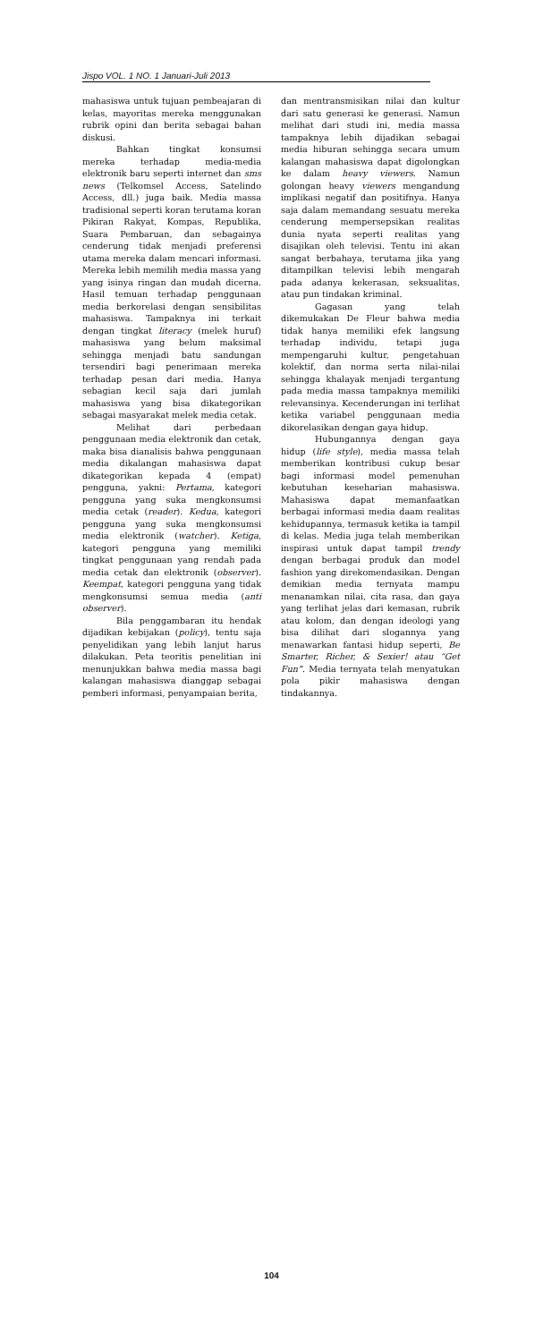Jispo VOL. 1 NO. 1 Januari-Juli 2013
mahasiswa untuk tujuan pembeajaran di kelas, mayoritas mereka menggunakan rubrik opini dan berita sebagai bahan diskusi.
Bahkan tingkat konsumsi mereka terhadap media-media elektronik baru seperti internet dan sms news (Telkomsel Access, Satelindo Access, dll.) juga baik. Media massa tradisional seperti koran terutama koran Pikiran Rakyat, Kompas, Republika, Suara Pembaruan, dan sebagainya cenderung tidak menjadi preferensi utama mereka dalam mencari informasi. Mereka lebih memilih media massa yang yang isinya ringan dan mudah dicerna. Hasil temuan terhadap penggunaan media berkorelasi dengan sensibilitas mahasiswa. Tampaknya ini terkait dengan tingkat literacy (melek huruf) mahasiswa yang belum maksimal sehingga menjadi batu sandungan tersendiri bagi penerimaan mereka terhadap pesan dari media. Hanya sebagian kecil saja dari jumlah mahasiswa yang bisa dikategorikan sebagai masyarakat melek media cetak.
Melihat dari perbedaan penggunaan media elektronik dan cetak, maka bisa dianalisis bahwa penggunaan media dikalangan mahasiswa dapat dikategorikan kepada 4 (empat) pengguna, yakni: Pertama, kategori pengguna yang suka mengkonsumsi media cetak (reader). Kedua, kategori pengguna yang suka mengkonsumsi media elektronik (watcher). Ketiga, kategori pengguna yang memiliki tingkat penggunaan yang rendah pada media cetak dan elektronik (observer). Keempat, kategori pengguna yang tidak mengkonsumsi semua media (anti observer).
Bila penggambaran itu hendak dijadikan kebijakan (policy), tentu saja penyelidikan yang lebih lanjut harus dilakukan. Peta teoritis penelitian ini menunjukkan bahwa media massa bagi kalangan mahasiswa dianggap sebagai pemberi informasi, penyampaian berita,
dan mentransmisikan nilai dan kultur dari satu generasi ke generasi. Namun melihat dari studi ini, media massa tampaknya lebih dijadikan sebagai media hiburan sehingga secara umum kalangan mahasiswa dapat digolongkan ke dalam heavy viewers. Namun golongan heavy viewers mengandung implikasi negatif dan positifnya. Hanya saja dalam memandang sesuatu mereka cenderung mempersepsikan realitas dunia nyata seperti realitas yang disajikan oleh televisi. Tentu ini akan sangat berbahaya, terutama jika yang ditampilkan televisi lebih mengarah pada adanya kekerasan, seksualitas, atau pun tindakan kriminal.
Gagasan yang telah dikemukakan De Fleur bahwa media tidak hanya memiliki efek langsung terhadap individu, tetapi juga mempengaruhi kultur, pengetahuan kolektif, dan norma serta nilai-nilai sehingga khalayak menjadi tergantung pada media massa tampaknya memiliki relevansinya. Kecenderungan ini terlihat ketika variabel penggunaan media dikorelasikan dengan gaya hidup.
Hubungannya dengan gaya hidup (life style), media massa telah memberikan kontribusi cukup besar bagi informasi model pemenuhan kebutuhan keseharian mahasiswa. Mahasiswa dapat memanfaatkan berbagai informasi media daam realitas kehidupannya, termasuk ketika ia tampil di kelas. Media juga telah memberikan inspirasi untuk dapat tampil trendy dengan berbagai produk dan model fashion yang direkomendasikan. Dengan demikian media ternyata mampu menanamkan nilai, cita rasa, dan gaya yang terlihat jelas dari kemasan, rubrik atau kolom, dan dengan ideologi yang bisa dilihat dari slogannya yang menawarkan fantasi hidup seperti, Be Smarter, Richer, & Sexier! atau “Get Fun”. Media ternyata telah menyatukan pola pikir mahasiswa dengan tindakannya.
104